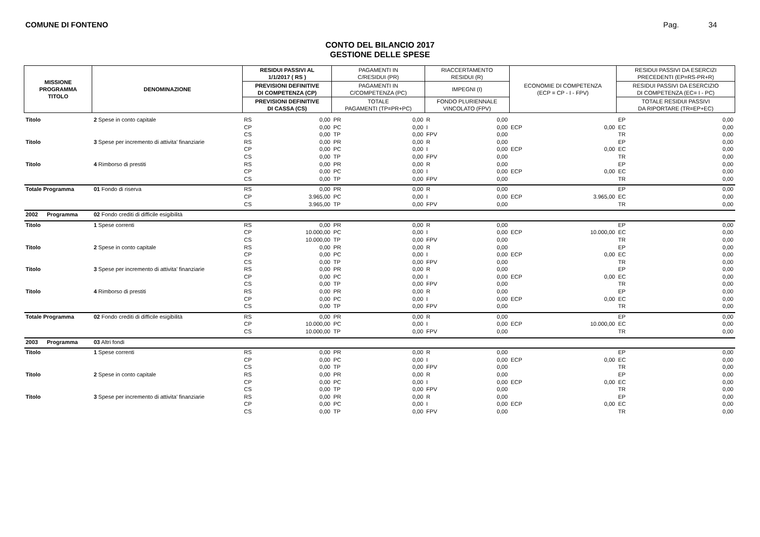COMUNE DI FONTENO Pag. 34
CONTO DEL BILANCIO 2017
GESTIONE DELLE SPESE
| MISSIONE PROGRAMMA TITOLO | | DENOMINAZIONE | RESIDUI PASSIVI AL 1/1/2017 ( RS ) | | PAGAMENTI IN C/RESIDUI (PR) | | RIACCERTAMENTO RESIDUI (R) | | ECONOMIE DI COMPETENZA (ECP = CP - I - FPV) | | RESIDUI PASSIVI DA ESERCIZI PRECEDENTI (EP=RS-PR+R) | |
| --- | --- | --- | --- | --- | --- | --- | --- | --- | --- | --- | --- | --- |
| | | | PREVISIONI DEFINITIVE DI COMPETENZA (CP) | | PAGAMENTI IN C/COMPETENZA (PC) | | IMPEGNI (I) | | | | RESIDUI PASSIVI DA ESERCIZIO DI COMPETENZA (EC= I - PC) | |
| | | | PREVISIONI DEFINITIVE DI CASSA (CS) | | TOTALE PAGAMENTI (TP=PR+PC) | | FONDO PLURIENNALE VINCOLATO (FPV) | | | | TOTALE RESIDUI PASSIVI DA RIPORTARE (TR=EP+EC) | |
| Titolo | | 2 Spese in conto capitale | RS CP CS | 0,00 0,00 0,00 | PR PC TP | 0,00 0,00 0,00 | R I FPV | 0,00 0,00 0,00 | ECP | 0,00 | EP EC TR | 0,00 0,00 0,00 |
| Titolo | | 3 Spese per incremento di attivita' finanziarie | RS CP CS | 0,00 0,00 0,00 | PR PC TP | 0,00 0,00 0,00 | R I FPV | 0,00 0,00 0,00 | ECP | 0,00 | EP EC TR | 0,00 0,00 0,00 |
| Titolo | | 4 Rimborso di prestiti | RS CP CS | 0,00 0,00 0,00 | PR PC TP | 0,00 0,00 0,00 | R I FPV | 0,00 0,00 0,00 | ECP | 0,00 | EP EC TR | 0,00 0,00 0,00 |
| Totale Programma | | 01 Fondo di riserva | RS CP CS | 0,00 3.965,00 3.965,00 | PR PC TP | 0,00 0,00 0,00 | R I FPV | 0,00 0,00 0,00 | ECP | 3.965,00 | EP EC TR | 0,00 0,00 0,00 |
| 2002 | Programma | 02 Fondo crediti di difficile esigibilità | | | | | | | | | | |
| Titolo | | 1 Spese correnti | RS CP CS | 0,00 10.000,00 10.000,00 | PR PC TP | 0,00 0,00 0,00 | R I FPV | 0,00 0,00 0,00 | ECP | 10.000,00 | EP EC TR | 0,00 0,00 0,00 |
| Titolo | | 2 Spese in conto capitale | RS CP CS | 0,00 0,00 0,00 | PR PC TP | 0,00 0,00 0,00 | R I FPV | 0,00 0,00 0,00 | ECP | 0,00 | EP EC TR | 0,00 0,00 0,00 |
| Titolo | | 3 Spese per incremento di attivita' finanziarie | RS CP CS | 0,00 0,00 0,00 | PR PC TP | 0,00 0,00 0,00 | R I FPV | 0,00 0,00 0,00 | ECP | 0,00 | EP EC TR | 0,00 0,00 0,00 |
| Titolo | | 4 Rimborso di prestiti | RS CP CS | 0,00 0,00 0,00 | PR PC TP | 0,00 0,00 0,00 | R I FPV | 0,00 0,00 0,00 | ECP | 0,00 | EP EC TR | 0,00 0,00 0,00 |
| Totale Programma | | 02 Fondo crediti di difficile esigibilità | RS CP CS | 0,00 10.000,00 10.000,00 | PR PC TP | 0,00 0,00 0,00 | R I FPV | 0,00 0,00 0,00 | ECP | 10.000,00 | EP EC TR | 0,00 0,00 0,00 |
| 2003 | Programma | 03 Altri fondi | | | | | | | | | | |
| Titolo | | 1 Spese correnti | RS CP CS | 0,00 0,00 0,00 | PR PC TP | 0,00 0,00 0,00 | R I FPV | 0,00 0,00 0,00 | ECP | 0,00 | EP EC TR | 0,00 0,00 0,00 |
| Titolo | | 2 Spese in conto capitale | RS CP CS | 0,00 0,00 0,00 | PR PC TP | 0,00 0,00 0,00 | R I FPV | 0,00 0,00 0,00 | ECP | 0,00 | EP EC TR | 0,00 0,00 0,00 |
| Titolo | | 3 Spese per incremento di attivita' finanziarie | RS CP CS | 0,00 0,00 0,00 | PR PC TP | 0,00 0,00 0,00 | R I FPV | 0,00 0,00 0,00 | ECP | 0,00 | EP EC TR | 0,00 0,00 0,00 |